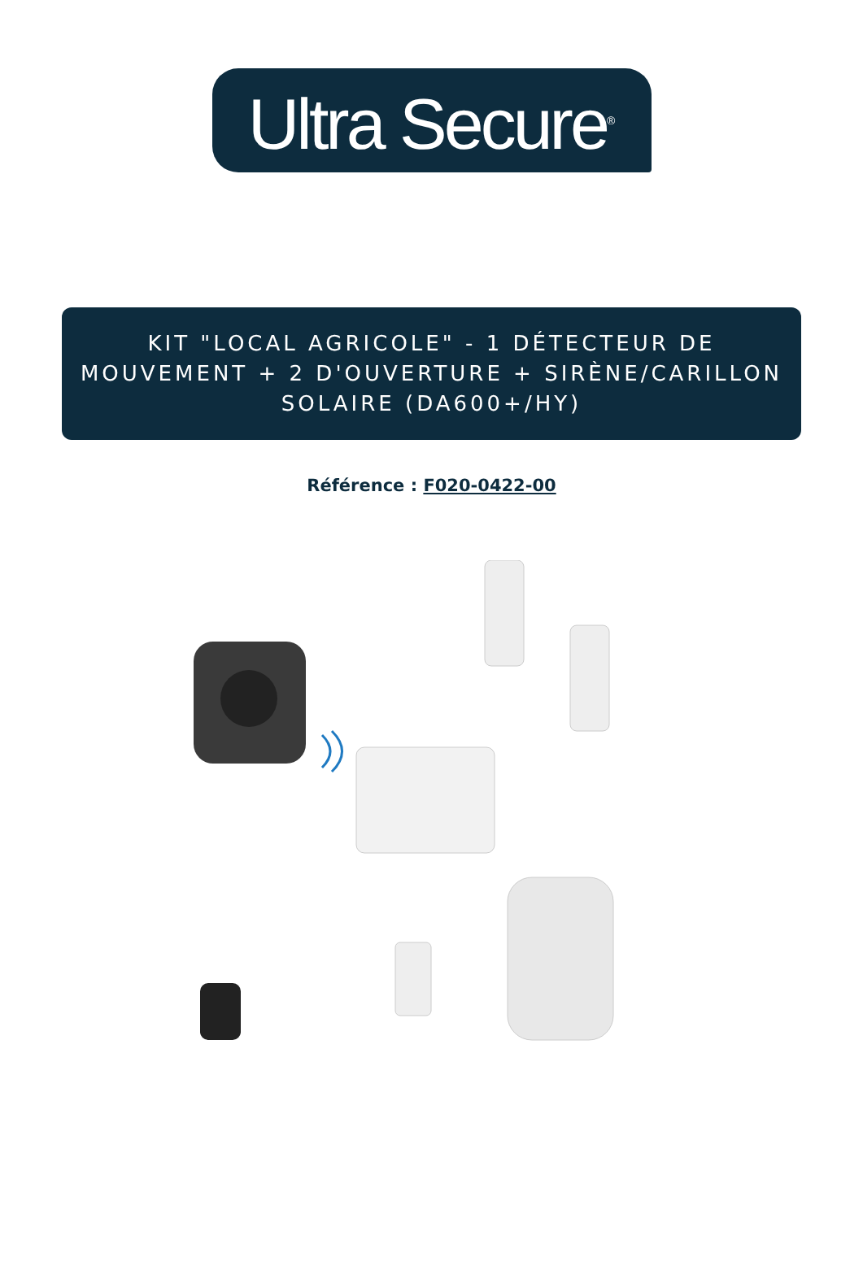Ultra Secure<sup>®</sup>
KIT "LOCAL AGRICOLE" - 1 DÉTECTEUR DE MOUVEMENT + 2 D'OUVERTURE + SIRÈNE/CARILLON SOLAIRE (DA600+/HY)
Référence : F020-0422-00